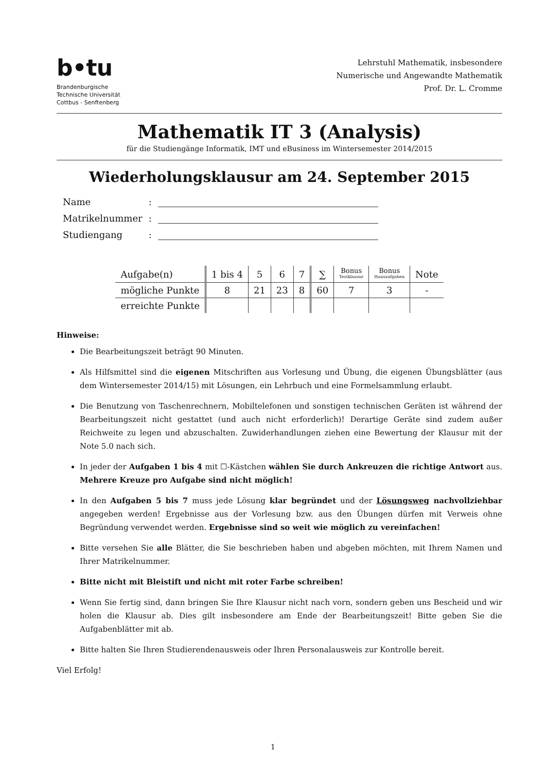b•tu
Brandenburgische
Technische Universität
Cottbus - Senftenberg
Lehrstuhl Mathematik, insbesondere
Numerische und Angewandte Mathematik
Prof. Dr. L. Cromme
Mathematik IT 3 (Analysis)
für die Studiengänge Informatik, IMT und eBusiness im Wintersemester 2014/2015
Wiederholungsklausur am 24. September 2015
| Name | : | |
| Matrikelnummer | : | |
| Studiengang | : | |
| Aufgabe(n) | 1 bis 4 | 5 | 6 | 7 | ∑ | Bonus Testklausur | Bonus Hausaufgaben | Note |
| --- | --- | --- | --- | --- | --- | --- | --- | --- |
| mögliche Punkte | 8 | 21 | 23 | 8 | 60 | 7 | 3 | - |
| erreichte Punkte | | | | | | | | |
Hinweise:
Die Bearbeitungszeit beträgt 90 Minuten.
Als Hilfsmittel sind die eigenen Mitschriften aus Vorlesung und Übung, die eigenen Übungsblätter (aus dem Wintersemester 2014/15) mit Lösungen, ein Lehrbuch und eine Formelsammlung erlaubt.
Die Benutzung von Taschenrechnern, Mobiltelefonen und sonstigen technischen Geräten ist während der Bearbeitungszeit nicht gestattet (und auch nicht erforderlich)! Derartige Geräte sind zudem außer Reichweite zu legen und abzuschalten. Zuwiderhandlungen ziehen eine Bewertung der Klausur mit der Note 5.0 nach sich.
In jeder der Aufgaben 1 bis 4 mit ☐-Kästchen wählen Sie durch Ankreuzen die richtige Antwort aus. Mehrere Kreuze pro Aufgabe sind nicht möglich!
In den Aufgaben 5 bis 7 muss jede Lösung klar begründet und der Lösungsweg nachvollziehbar angegeben werden! Ergebnisse aus der Vorlesung bzw. aus den Übungen dürfen mit Verweis ohne Begründung verwendet werden. Ergebnisse sind so weit wie möglich zu vereinfachen!
Bitte versehen Sie alle Blätter, die Sie beschrieben haben und abgeben möchten, mit Ihrem Namen und Ihrer Matrikelnummer.
Bitte nicht mit Bleistift und nicht mit roter Farbe schreiben!
Wenn Sie fertig sind, dann bringen Sie Ihre Klausur nicht nach vorn, sondern geben uns Bescheid und wir holen die Klausur ab. Dies gilt insbesondere am Ende der Bearbeitungszeit! Bitte geben Sie die Aufgabenblätter mit ab.
Bitte halten Sie Ihren Studierendenausweis oder Ihren Personalausweis zur Kontrolle bereit.
Viel Erfolg!
1